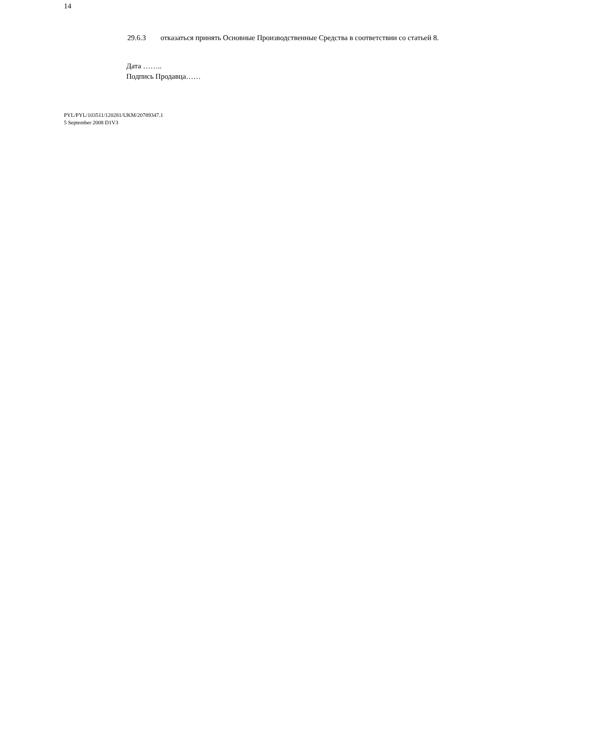14
29.6.3 отказаться принять Основные Производственные Средства в соответствии со статьей 8.
Дата ……..
Подпись Продавца……
PYL/PYL/103511/120281/UKM/20789347.1
5 September 2008 D1V3